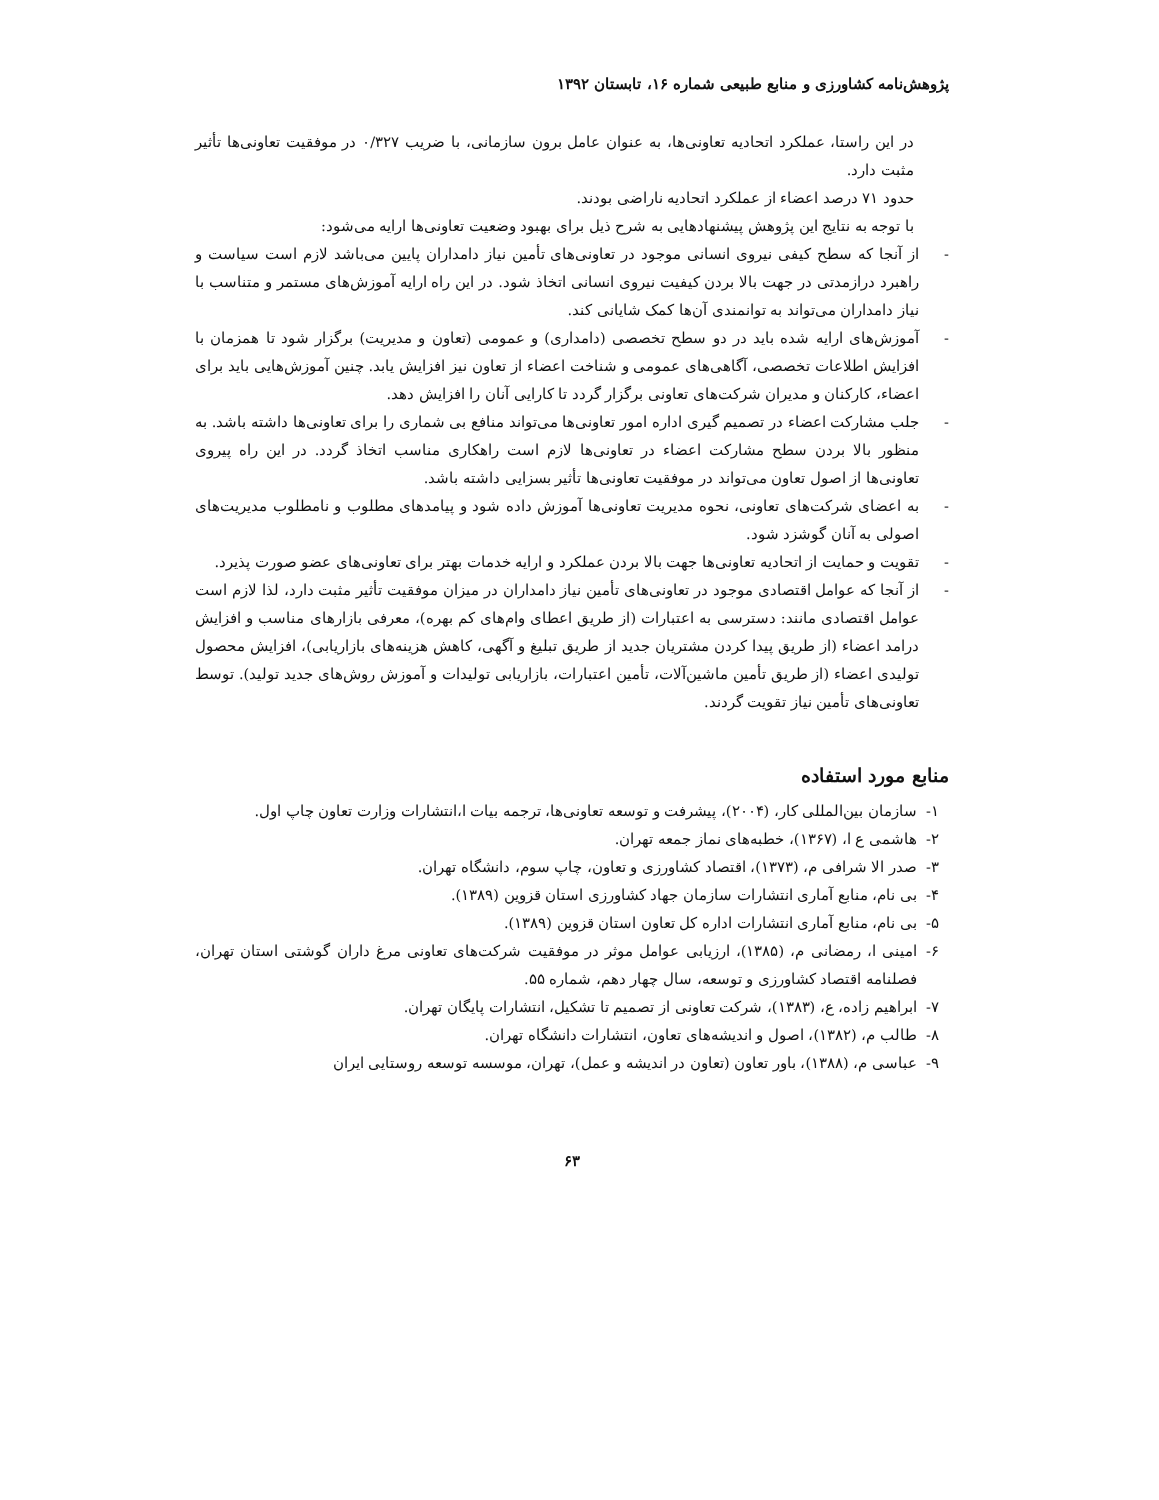پژوهش‌نامه کشاورزی و منابع طبیعی شماره ۱۶، تابستان ۱۳۹۲
در این راستا، عملکرد اتحادیه تعاونی‌ها، به عنوان عامل برون سازمانی، با ضریب ۰/۳۲۷ در موفقیت تعاونی‌ها تأثیر مثبت دارد.
حدود ۷۱ درصد اعضاء از عملکرد اتحادیه ناراضی بودند.
با توجه به نتایج این پژوهش پیشنهادهایی به شرح ذیل برای بهبود وضعیت تعاونی‌ها ارایه می‌شود:
- از آنجا که سطح کیفی نیروی انسانی موجود در تعاونی‌های تأمین نیاز دامداران پایین می‌باشد لازم است سیاست و راهبرد درازمدتی در جهت بالا بردن کیفیت نیروی انسانی اتخاذ شود. در این راه ارایه آموزش‌های مستمر و متناسب با نیاز دامداران می‌تواند به توانمندی آن‌ها کمک شایانی کند.
- آموزش‌های ارایه شده باید در دو سطح تخصصی (دامداری) و عمومی (تعاون و مدیریت) برگزار شود تا همزمان با افزایش اطلاعات تخصصی، آگاهی‌های عمومی و شناخت اعضاء از تعاون نیز افزایش یابد. چنین آموزش‌هایی باید برای اعضاء، کارکنان و مدیران شرکت‌های تعاونی برگزار گردد تا کارایی آنان را افزایش دهد.
- جلب مشارکت اعضاء در تصمیم گیری اداره امور تعاونی‌ها می‌تواند منافع بی شماری را برای تعاونی‌ها داشته باشد. به منظور بالا بردن سطح مشارکت اعضاء در تعاونی‌ها لازم است راهکاری مناسب اتخاذ گردد. در این راه پیروی تعاونی‌ها از اصول تعاون می‌تواند در موفقیت تعاونی‌ها تأثیر بسزایی داشته باشد.
- به اعضای شرکت‌های تعاونی، نحوه مدیریت تعاونی‌ها آموزش داده شود و پیامدهای مطلوب و نامطلوب مدیریت‌های اصولی به آنان گوشزد شود.
- تقویت و حمایت از اتحادیه تعاونی‌ها جهت بالا بردن عملکرد و ارایه خدمات بهتر برای تعاونی‌های عضو صورت پذیرد.
- از آنجا که عوامل اقتصادی موجود در تعاونی‌های تأمین نیاز دامداران در میزان موفقیت تأثیر مثبت دارد، لذا لازم است عوامل اقتصادی مانند: دسترسی به اعتبارات (از طریق اعطای وام‌های کم بهره)، معرفی بازارهای مناسب و افزایش درامد اعضاء (از طریق پیدا کردن مشتریان جدید از طریق تبلیغ و آگهی، کاهش هزینه‌های بازاریابی)، افزایش محصول تولیدی اعضاء (از طریق تأمین ماشین‌آلات، تأمین اعتبارات، بازاریابی تولیدات و آموزش روش‌های جدید تولید). توسط تعاونی‌های تأمین نیاز تقویت گردند.
منابع مورد استفاده
۱- سازمان بین‌المللی کار، (۲۰۰۴)، پیشرفت و توسعه تعاونی‌ها، ترجمه بیات ا،انتشارات وزارت تعاون چاپ اول.
۲- هاشمی ع ا، (۱۳۶۷)، خطبه‌های نماز جمعه تهران.
۳- صدر الا شرافی م، (۱۳۷۳)، اقتصاد کشاورزی و تعاون، چاپ سوم، دانشگاه تهران.
۴- بی نام، منابع آماری انتشارات سازمان جهاد کشاورزی استان قزوین (۱۳۸۹).
۵- بی نام، منابع آماری انتشارات اداره کل تعاون استان قزوین (۱۳۸۹).
۶- امینی ا، رمضانی م، (۱۳۸۵)، ارزیابی عوامل موثر در موفقیت شرکت‌های تعاونی مرغ داران گوشتی استان تهران، فصلنامه اقتصاد کشاورزی و توسعه، سال چهار دهم، شماره ۵۵.
۷- ابراهیم زاده، ع، (۱۳۸۳)، شرکت تعاونی از تصمیم تا تشکیل، انتشارات پایگان تهران.
۸- طالب م، (۱۳۸۲)، اصول و اندیشه‌های تعاون، انتشارات دانشگاه تهران.
۹- عباسی م، (۱۳۸۸)، باور تعاون (تعاون در اندیشه و عمل)، تهران، موسسه توسعه روستایی ایران
۶۳